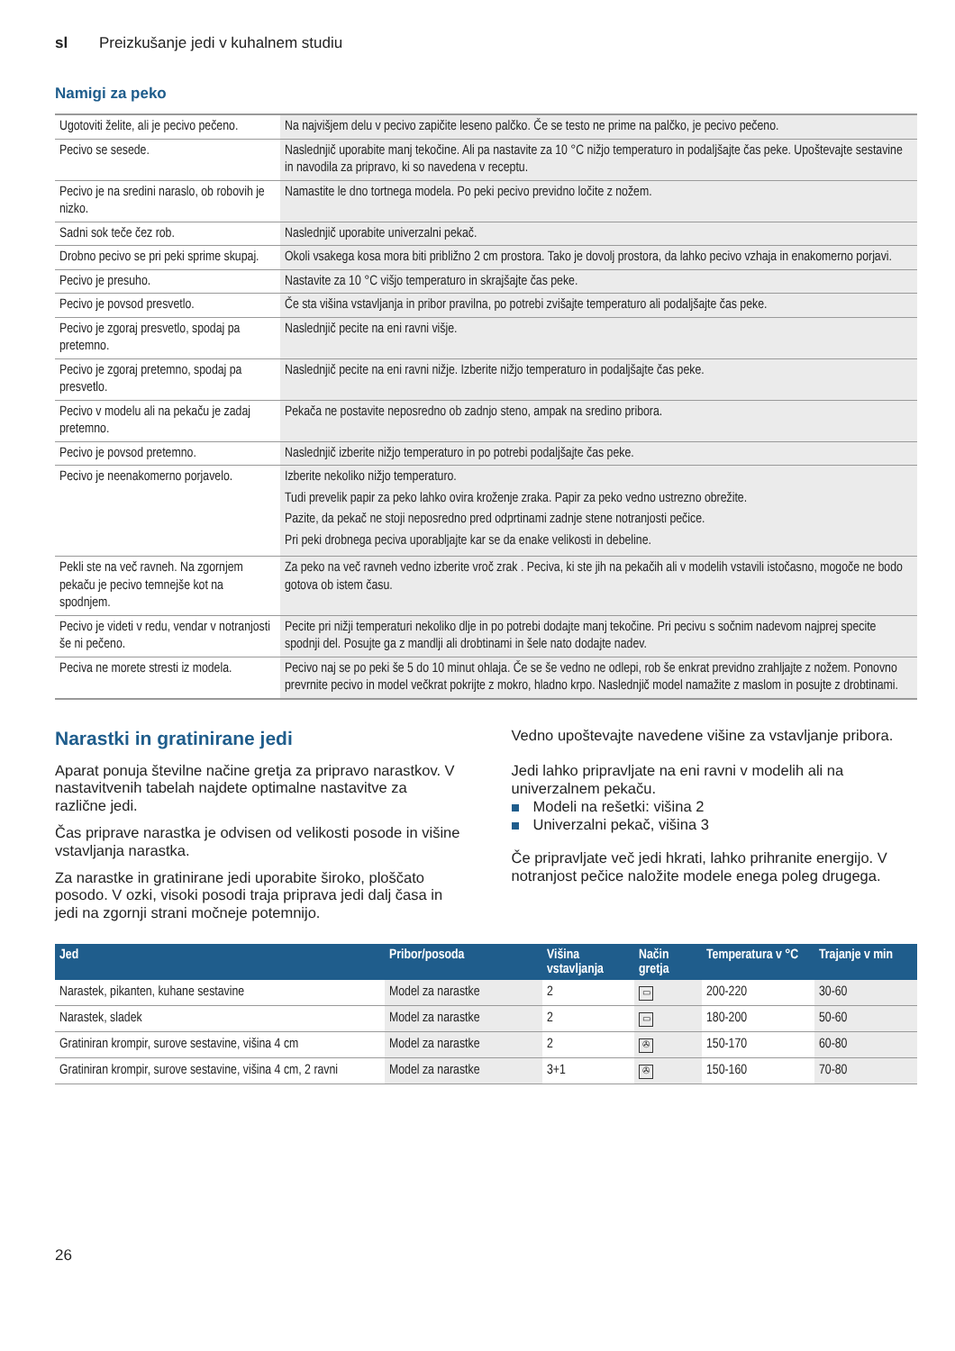sl Preizkušanje jedi v kuhalnem studiu
Namigi za peko
| Ugotoviti želite, ali je pecivo pečeno. | Na najvišjem delu v pecivo zapičite leseno palčko. Če se testo ne prime na palčko, je pecivo pečeno. |
| Pecivo se sesede. | Naslednjič uporabite manj tekočine. Ali pa nastavite za 10 °C nižjo temperaturo in podaljšajte čas peke. Upoštevajte sestavine in navodila za pripravo, ki so navedena v receptu. |
| Pecivo je na sredini naraslo, ob robovih je nizko. | Namastite le dno tortnega modela. Po peki pecivo previdno ločite z nožem. |
| Sadni sok teče čez rob. | Naslednjič uporabite univerzalni pekač. |
| Drobno pecivo se pri peki sprime skupaj. | Okoli vsakega kosa mora biti približno 2 cm prostora. Tako je dovolj prostora, da lahko pecivo vzhaja in enakomerno porjavi. |
| Pecivo je presuho. | Nastavite za 10 °C višjo temperaturo in skrajšajte čas peke. |
| Pecivo je povsod presvetlo. | Če sta višina vstavljanja in pribor pravilna, po potrebi zvišajte temperaturo ali podaljšajte čas peke. |
| Pecivo je zgoraj presvetlo, spodaj pa pretemno. | Naslednjič pecite na eni ravni višje. |
| Pecivo je zgoraj pretemno, spodaj pa presvetlo. | Naslednjič pecite na eni ravni nižje. Izberite nižjo temperaturo in podaljšajte čas peke. |
| Pecivo v modelu ali na pekaču je zadaj pretemno. | Pekača ne postavite neposredno ob zadnjo steno, ampak na sredino pribora. |
| Pecivo je povsod pretemno. | Naslednjič izberite nižjo temperaturo in po potrebi podaljšajte čas peke. |
| Pecivo je neenakomerno porjavelo. | Izberite nekoliko nižjo temperaturo. Tudi prevelik papir za peko lahko ovira kroženje zraka. Papir za peko vedno ustrezno obrežite. Pazite, da pekač ne stoji neposredno pred odprtinami zadnje stene notranjosti pečice. Pri peki drobnega peciva uporabljajte kar se da enake velikosti in debeline. |
| Pekli ste na več ravneh. Na zgornjem pekaču je pecivo temnejše kot na spodnjem. | Za peko na več ravneh vedno izberite vroč zrak . Peciva, ki ste jih na pekačih ali v modelih vstavili istočasno, mogoče ne bodo gotova ob istem času. |
| Pecivo je videti v redu, vendar v notranjosti še ni pečeno. | Pecite pri nižji temperaturi nekoliko dlje in po potrebi dodajte manj tekočine. Pri pecivu s sočnim nadevom najprej specite spodnji del. Posujte ga z mandlji ali drobtinami in šele nato dodajte nadev. |
| Peciva ne morete stresti iz modela. | Pecivo naj se po peki še 5 do 10 minut ohlaja. Če se še vedno ne odlepi, rob še enkrat previdno zrahljajte z nožem. Ponovno prevrnite pecivo in model večkrat pokrijte z mokro, hladno krpo. Naslednjič model namažite z maslom in posujte z drobtinami. |
Narastki in gratinirane jedi
Aparat ponuja številne načine gretja za pripravo narastkov. V nastavitvenih tabelah najdete optimalne nastavitve za različne jedi.
Čas priprave narastka je odvisen od velikosti posode in višine vstavljanja narastka.
Za narastke in gratinirane jedi uporabite široko, ploščato posodo. V ozki, visoki posodi traja priprava jedi dalj časa in jedi na zgornji strani močneje potemnijo.
Vedno upoštevajte navedene višine za vstavljanje pribora.
Jedi lahko pripravljate na eni ravni v modelih ali na univerzalnem pekaču.
Modeli na rešetki: višina 2
Univerzalni pekač, višina 3
Če pripravljate več jedi hkrati, lahko prihranite energijo. V notranjost pečice naložite modele enega poleg drugega.
| Jed | Pribor/posoda | Višina vstavljanja | Način gretja | Temperatura v °C | Trajanje v min |
| --- | --- | --- | --- | --- | --- |
| Narastek, pikanten, kuhane sestavine | Model za narastke | 2 | ▭ | 200-220 | 30-60 |
| Narastek, sladek | Model za narastke | 2 | ▭ | 180-200 | 50-60 |
| Gratiniran krompir, surove sestavine, višina 4 cm | Model za narastke | 2 | ✇ | 150-170 | 60-80 |
| Gratiniran krompir, surove sestavine, višina 4 cm, 2 ravni | Model za narastke | 3+1 | ✇ | 150-160 | 70-80 |
26